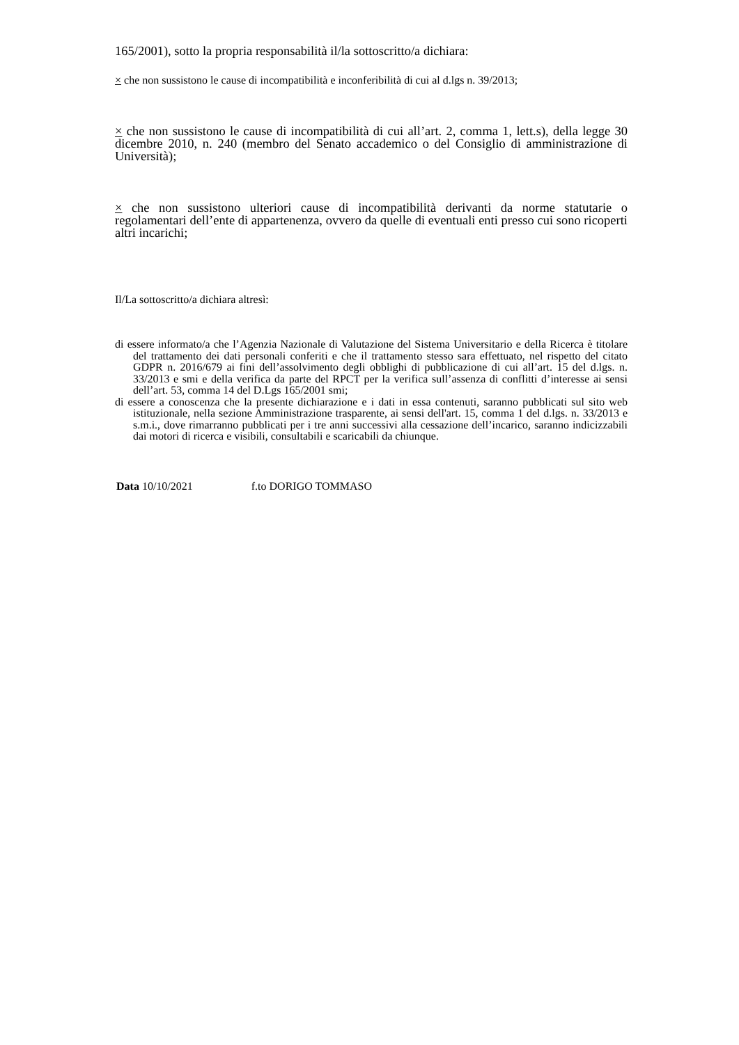165/2001), sotto la propria responsabilità il/la sottoscritto/a dichiara:
× che non sussistono le cause di incompatibilità e inconferibilità di cui al d.lgs n. 39/2013;
× che non sussistono le cause di incompatibilità di cui all’art. 2, comma 1, lett.s), della legge 30 dicembre 2010, n. 240 (membro del Senato accademico o del Consiglio di amministrazione di Università);
× che non sussistono ulteriori cause di incompatibilità derivanti da norme statutarie o regolamentari dell’ente di appartenenza, ovvero da quelle di eventuali enti presso cui sono ricoperti altri incarichi;
Il/La sottoscritto/a dichiara altresì:
di essere informato/a che l’Agenzia Nazionale di Valutazione del Sistema Universitario e della Ricerca è titolare del trattamento dei dati personali conferiti e che il trattamento stesso sara effettuato, nel rispetto del citato GDPR n. 2016/679 ai fini dell’assolvimento degli obblighi di pubblicazione di cui all’art. 15 del d.lgs. n. 33/2013 e smi e della verifica da parte del RPCT per la verifica sull’assenza di conflitti d’interesse ai sensi dell’art. 53, comma 14 del D.Lgs 165/2001 smi;
di essere a conoscenza che la presente dichiarazione e i dati in essa contenuti, saranno pubblicati sul sito web istituzionale, nella sezione Amministrazione trasparente, ai sensi dell'art. 15, comma 1 del d.lgs. n. 33/2013 e s.m.i., dove rimarranno pubblicati per i tre anni successivi alla cessazione dell’incarico, saranno indicizzabili dai motori di ricerca e visibili, consultabili e scaricabili da chiunque.
Data 10/10/2021 f.to DORIGO TOMMASO